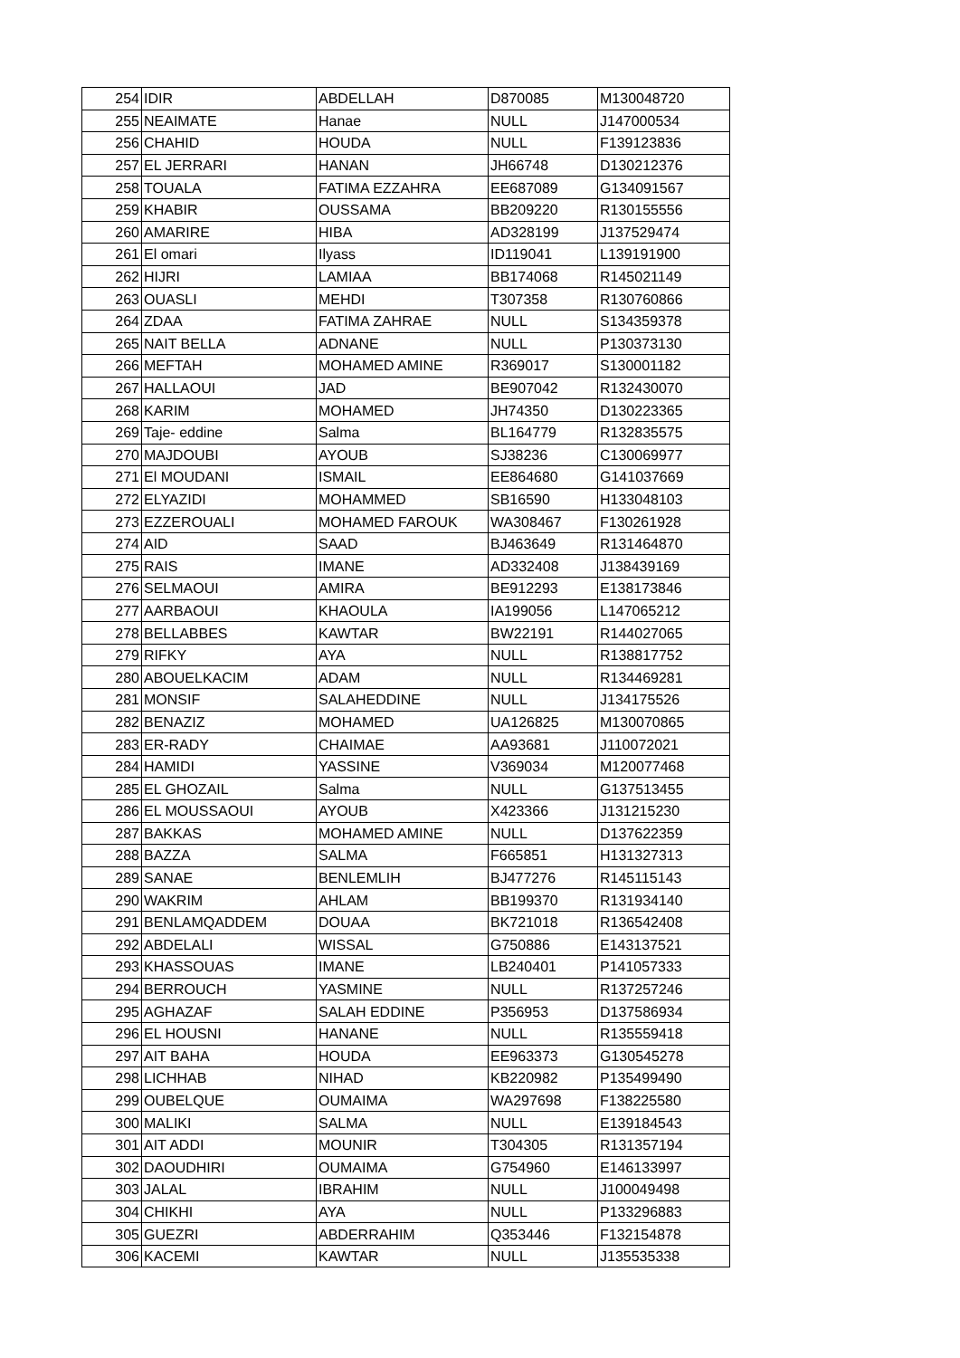| 254 | IDIR | ABDELLAH | D870085 | M130048720 |
| 255 | NEAIMATE | Hanae | NULL | J147000534 |
| 256 | CHAHID | HOUDA | NULL | F139123836 |
| 257 | EL JERRARI | HANAN | JH66748 | D130212376 |
| 258 | TOUALA | FATIMA EZZAHRA | EE687089 | G134091567 |
| 259 | KHABIR | OUSSAMA | BB209220 | R130155556 |
| 260 | AMARIRE | HIBA | AD328199 | J137529474 |
| 261 | El omari | Ilyass | ID119041 | L139191900 |
| 262 | HIJRI | LAMIAA | BB174068 | R145021149 |
| 263 | OUASLI | MEHDI | T307358 | R130760866 |
| 264 | ZDAA | FATIMA ZAHRAE | NULL | S134359378 |
| 265 | NAIT BELLA | ADNANE | NULL | P130373130 |
| 266 | MEFTAH | MOHAMED AMINE | R369017 | S130001182 |
| 267 | HALLAOUI | JAD | BE907042 | R132430070 |
| 268 | KARIM | MOHAMED | JH74350 | D130223365 |
| 269 | Taje- eddine | Salma | BL164779 | R132835575 |
| 270 | MAJDOUBI | AYOUB | SJ38236 | C130069977 |
| 271 | El MOUDANI | ISMAIL | EE864680 | G141037669 |
| 272 | ELYAZIDI | MOHAMMED | SB16590 | H133048103 |
| 273 | EZZEROUALI | MOHAMED FAROUK | WA308467 | F130261928 |
| 274 | AID | SAAD | BJ463649 | R131464870 |
| 275 | RAIS | IMANE | AD332408 | J138439169 |
| 276 | SELMAOUI | AMIRA | BE912293 | E138173846 |
| 277 | AARBAOUI | KHAOULA | IA199056 | L147065212 |
| 278 | BELLABBES | KAWTAR | BW22191 | R144027065 |
| 279 | RIFKY | AYA | NULL | R138817752 |
| 280 | ABOUELKACIM | ADAM | NULL | R134469281 |
| 281 | MONSIF | SALAHEDDINE | NULL | J134175526 |
| 282 | BENAZIZ | MOHAMED | UA126825 | M130070865 |
| 283 | ER-RADY | CHAIMAE | AA93681 | J110072021 |
| 284 | HAMIDI | YASSINE | V369034 | M120077468 |
| 285 | EL GHOZAIL | Salma | NULL | G137513455 |
| 286 | EL MOUSSAOUI | AYOUB | X423366 | J131215230 |
| 287 | BAKKAS | MOHAMED AMINE | NULL | D137622359 |
| 288 | BAZZA | SALMA | F665851 | H131327313 |
| 289 | SANAE | BENLEMLIH | BJ477276 | R145115143 |
| 290 | WAKRIM | AHLAM | BB199370 | R131934140 |
| 291 | BENLAMQADDEM | DOUAA | BK721018 | R136542408 |
| 292 | ABDELALI | WISSAL | G750886 | E143137521 |
| 293 | KHASSOUAS | IMANE | LB240401 | P141057333 |
| 294 | BERROUCH | YASMINE | NULL | R137257246 |
| 295 | AGHAZAF | SALAH EDDINE | P356953 | D137586934 |
| 296 | EL HOUSNI | HANANE | NULL | R135559418 |
| 297 | AIT BAHA | HOUDA | EE963373 | G130545278 |
| 298 | LICHHAB | NIHAD | KB220982 | P135499490 |
| 299 | OUBELQUE | OUMAIMA | WA297698 | F138225580 |
| 300 | MALIKI | SALMA | NULL | E139184543 |
| 301 | AIT ADDI | MOUNIR | T304305 | R131357194 |
| 302 | DAOUDHIRI | OUMAIMA | G754960 | E146133997 |
| 303 | JALAL | IBRAHIM | NULL | J100049498 |
| 304 | CHIKHI | AYA | NULL | P133296883 |
| 305 | GUEZRI | ABDERRAHIM | Q353446 | F132154878 |
| 306 | KACEMI | KAWTAR | NULL | J135535338 |